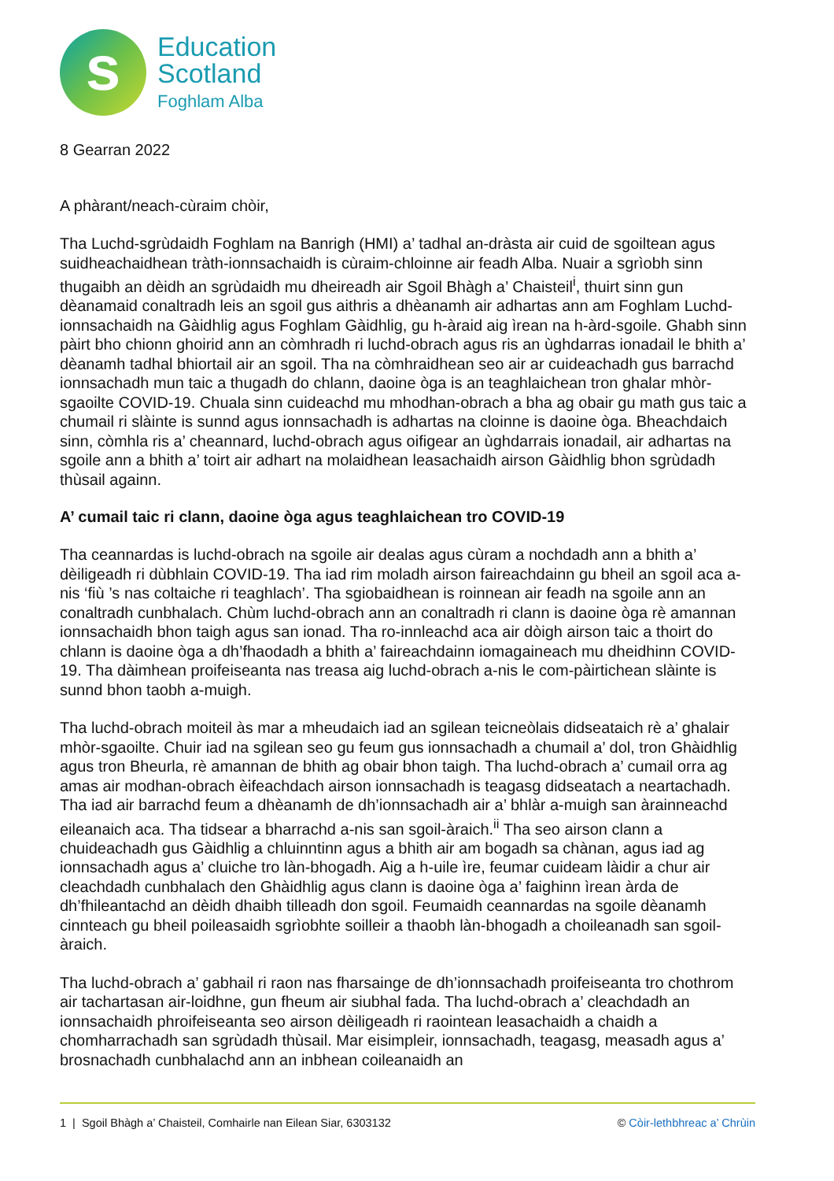s
Education
Scotland
Foghlam Alba
8 Gearran 2022
A phàrant/neach-cùraim chòir,
Tha Luchd-sgrùdaidh Foghlam na Banrigh (HMI) a’ tadhal an-dràsta air cuid de sgoiltean agus suidheachaidhean tràth-ionnsachaidh is cùraim-chloinne air feadh Alba. Nuair a sgrìobh sinn thugaibh an dèidh an sgrùdaidh mu dheireadh air Sgoil Bhàgh a’ Chaisteil<sup>i</sup>, thuirt sinn gun dèanamaid conaltradh leis an sgoil gus aithris a dhèanamh air adhartas ann am Foghlam Luchd-ionnsachaidh na Gàidhlig agus Foghlam Gàidhlig, gu h-àraid aig ìrean na h-àrd-sgoile. Ghabh sinn pàirt bho chionn ghoirid ann an còmhradh ri luchd-obrach agus ris an ùghdarras ionadail le bhith a’ dèanamh tadhal bhiortail air an sgoil. Tha na còmhraidhean seo air ar cuideachadh gus barrachd ionnsachadh mun taic a thugadh do chlann, daoine òga is an teaghlaichean tron ghalar mhòr-sgaoilte COVID-19. Chuala sinn cuideachd mu mhodhan-obrach a bha ag obair gu math gus taic a chumail ri slàinte is sunnd agus ionnsachadh is adhartas na cloinne is daoine òga. Bheachdaich sinn, còmhla ris a’ cheannard, luchd-obrach agus oifigear an ùghdarrais ionadail, air adhartas na sgoile ann a bhith a’ toirt air adhart na molaidhean leasachaidh airson Gàidhlig bhon sgrùdadh thùsail againn.
A’ cumail taic ri clann, daoine òga agus teaghlaichean tro COVID-19
Tha ceannardas is luchd-obrach na sgoile air dealas agus cùram a nochdadh ann a bhith a’ dèiligeadh ri dùbhlain COVID-19. Tha iad rim moladh airson faireachdainn gu bheil an sgoil aca a-nis ‘fiù ’s nas coltaiche ri teaghlach’. Tha sgiobaidhean is roinnean air feadh na sgoile ann an conaltradh cunbhalach. Chùm luchd-obrach ann an conaltradh ri clann is daoine òga rè amannan ionnsachaidh bhon taigh agus san ionad. Tha ro-innleachd aca air dòigh airson taic a thoirt do chlann is daoine òga a dh’fhaodadh a bhith a’ faireachdainn iomagaineach mu dheidhinn COVID-19. Tha dàimhean proifeiseanta nas treasa aig luchd-obrach a-nis le com-pàirtichean slàinte is sunnd bhon taobh a-muigh.
Tha luchd-obrach moiteil às mar a mheudaich iad an sgilean teicneòlais didseataich rè a’ ghalair mhòr-sgaoilte. Chuir iad na sgilean seo gu feum gus ionnsachadh a chumail a’ dol, tron Ghàidhlig agus tron Bheurla, rè amannan de bhith ag obair bhon taigh. Tha luchd-obrach a’ cumail orra ag amas air modhan-obrach èifeachdach airson ionnsachadh is teagasg didseatach a neartachadh. Tha iad air barrachd feum a dhèanamh de dh’ionnsachadh air a’ bhlàr a-muigh san àrainneachd eileanaich aca. Tha tidsear a bharrachd a-nis san sgoil-àraich.<sup>ii</sup> Tha seo airson clann a chuideachadh gus Gàidhlig a chluinntinn agus a bhith air am bogadh sa chànan, agus iad ag ionnsachadh agus a’ cluiche tro làn-bhogadh. Aig a h-uile ìre, feumar cuideam làidir a chur air cleachdadh cunbhalach den Ghàidhlig agus clann is daoine òga a’ faighinn ìrean àrda de dh’fhileantachd an dèidh dhaibh tilleadh don sgoil. Feumaidh ceannardas na sgoile dèanamh cinnteach gu bheil poileasaidh sgrìobhte soilleir a thaobh làn-bhogadh a choileanadh san sgoil-àraich.
Tha luchd-obrach a’ gabhail ri raon nas fharsainge de dh’ionnsachadh proifeiseanta tro chothrom air tachartasan air-loidhne, gun fheum air siubhal fada. Tha luchd-obrach a’ cleachdadh an ionnsachaidh phroifeiseanta seo airson dèiligeadh ri raointean leasachaidh a chaidh a chomharrachadh san sgrùdadh thùsail. Mar eisimpleir, ionnsachadh, teagasg, measadh agus a’ brosnachadh cunbhalachd ann an inbhean coileanaidh an
1 | Sgoil Bhàgh a’ Chaisteil, Comhairle nan Eilean Siar, 6303132 © Còir-lethbhreac a’ Chrùin